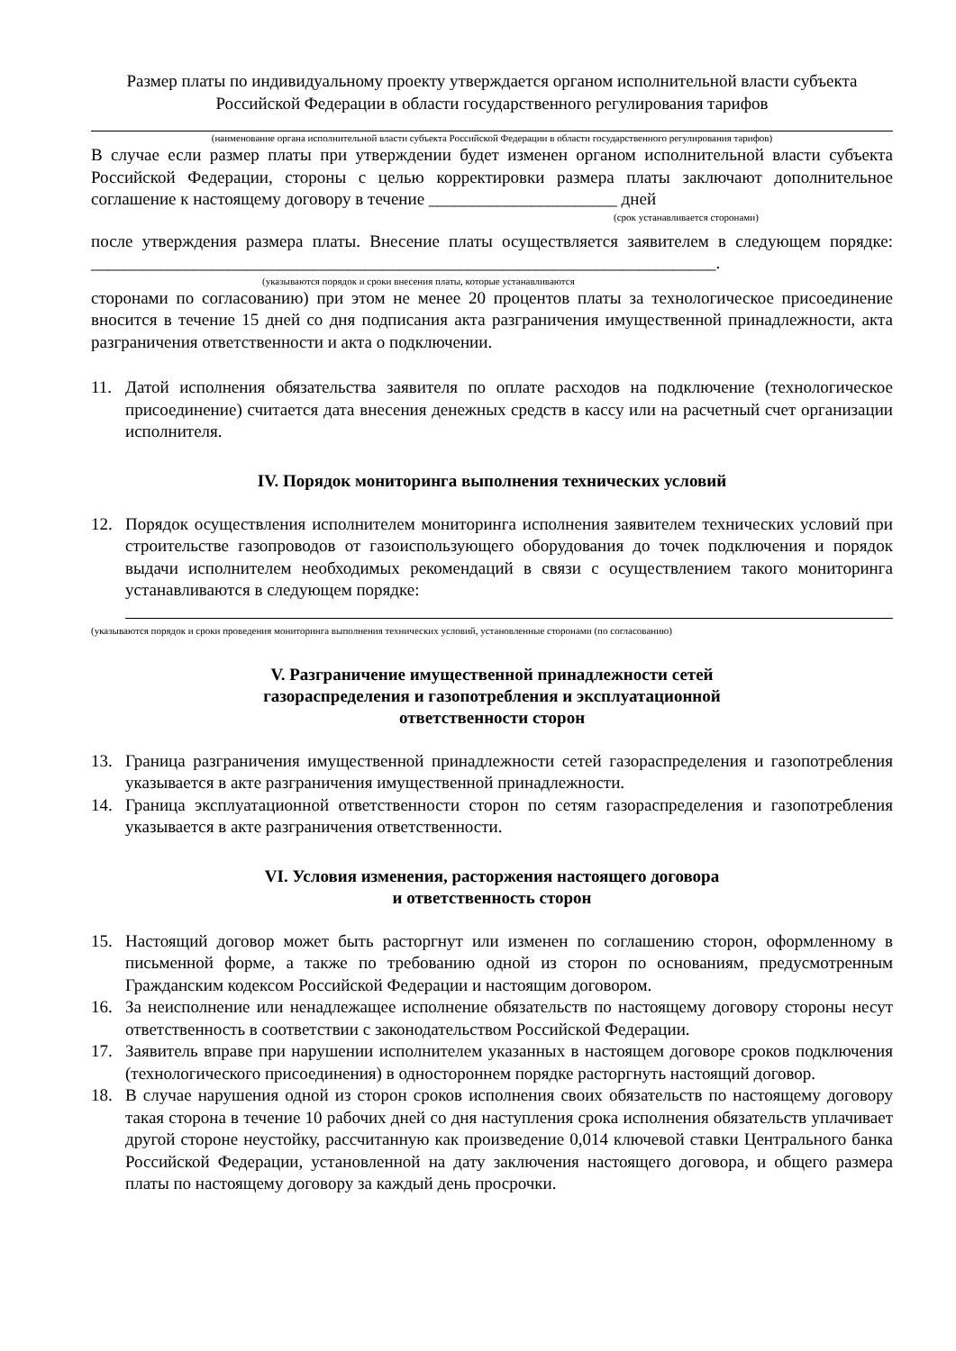Размер платы по индивидуальному проекту утверждается органом исполнительной власти субъекта Российской Федерации в области государственного регулирования тарифов
(наименование органа исполнительной власти субъекта Российской Федерации в области государственного регулирования тарифов)
В случае если размер платы при утверждении будет изменен органом исполнительной власти субъекта Российской Федерации, стороны с целью корректировки размера платы заключают дополнительное соглашение к настоящему договору в течение ______________________ дней
(срок устанавливается сторонами)
после утверждения размера платы. Внесение платы осуществляется заявителем в следующем порядке: _________________________________________________________________________.
(указываются порядок и сроки внесения платы, которые устанавливаются
сторонами по согласованию) при этом не менее 20 процентов платы за технологическое присоединение вносится в течение 15 дней со дня подписания акта разграничения имущественной принадлежности, акта разграничения ответственности и акта о подключении.
11. Датой исполнения обязательства заявителя по оплате расходов на подключение (технологическое присоединение) считается дата внесения денежных средств в кассу или на расчетный счет организации исполнителя.
IV. Порядок мониторинга выполнения технических условий
12. Порядок осуществления исполнителем мониторинга исполнения заявителем технических условий при строительстве газопроводов от газоиспользующего оборудования до точек подключения и порядок выдачи исполнителем необходимых рекомендаций в связи с осуществлением такого мониторинга устанавливаются в следующем порядке:
(указываются порядок и сроки проведения мониторинга выполнения технических условий, установленные сторонами (по согласованию)
V. Разграничение имущественной принадлежности сетей
газораспределения и газопотребления и эксплуатационной
ответственности сторон
13. Граница разграничения имущественной принадлежности сетей газораспределения и газопотребления указывается в акте разграничения имущественной принадлежности.
14. Граница эксплуатационной ответственности сторон по сетям газораспределения и газопотребления указывается в акте разграничения ответственности.
VI. Условия изменения, расторжения настоящего договора
и ответственность сторон
15. Настоящий договор может быть расторгнут или изменен по соглашению сторон, оформленному в письменной форме, а также по требованию одной из сторон по основаниям, предусмотренным Гражданским кодексом Российской Федерации и настоящим договором.
16. За неисполнение или ненадлежащее исполнение обязательств по настоящему договору стороны несут ответственность в соответствии с законодательством Российской Федерации.
17. Заявитель вправе при нарушении исполнителем указанных в настоящем договоре сроков подключения (технологического присоединения) в одностороннем порядке расторгнуть настоящий договор.
18. В случае нарушения одной из сторон сроков исполнения своих обязательств по настоящему договору такая сторона в течение 10 рабочих дней со дня наступления срока исполнения обязательств уплачивает другой стороне неустойку, рассчитанную как произведение 0,014 ключевой ставки Центрального банка Российской Федерации, установленной на дату заключения настоящего договора, и общего размера платы по настоящему договору за каждый день просрочки.